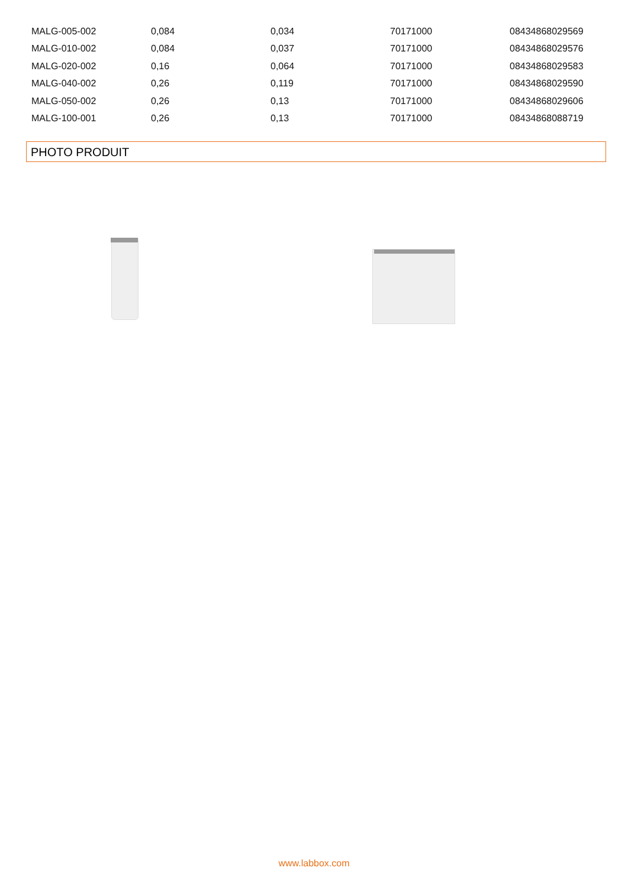| MALG-005-002 | 0,084 | 0,034 | 70171000 | 08434868029569 |
| MALG-010-002 | 0,084 | 0,037 | 70171000 | 08434868029576 |
| MALG-020-002 | 0,16 | 0,064 | 70171000 | 08434868029583 |
| MALG-040-002 | 0,26 | 0,119 | 70171000 | 08434868029590 |
| MALG-050-002 | 0,26 | 0,13 | 70171000 | 08434868029606 |
| MALG-100-001 | 0,26 | 0,13 | 70171000 | 08434868088719 |
PHOTO PRODUIT
www.labbox.com